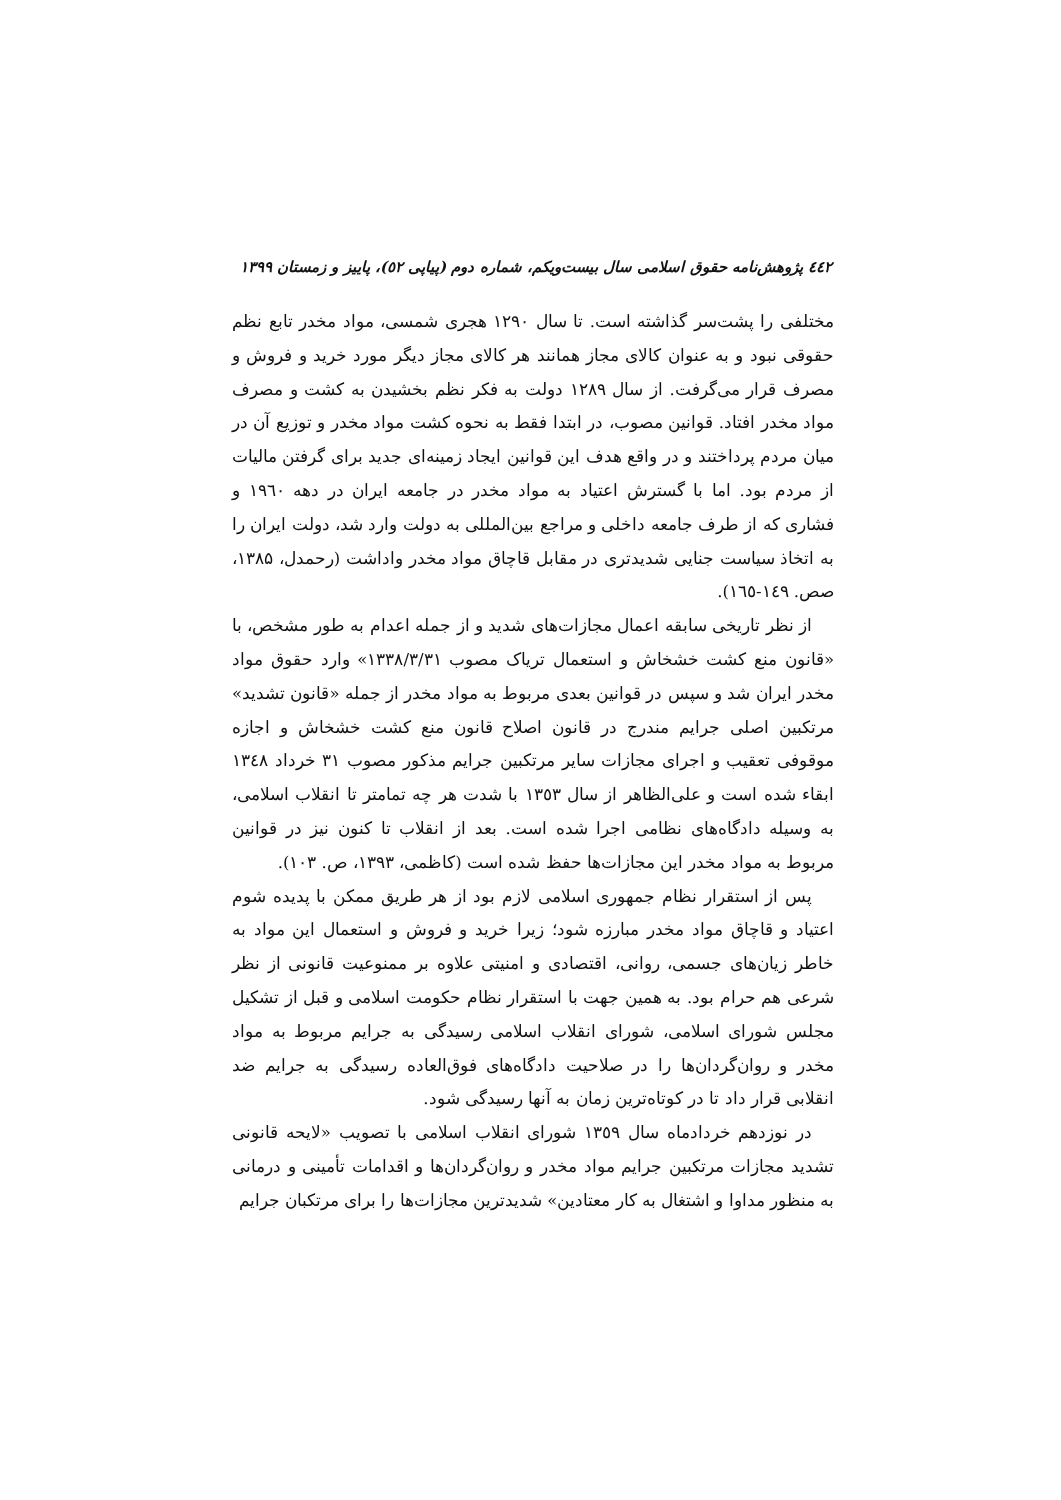٤٤٢ پژوهش‌نامه حقوق اسلامی سال بیست‌ویکم، شماره دوم (پیاپی ٥٢)، پاییز و زمستان ۱۳۹۹
مختلفی را پشت‌سر گذاشته است. تا سال ۱۲۹۰ هجری شمسی، مواد مخدر تابع نظم حقوقی نبود و به عنوان کالای مجاز همانند هر کالای مجاز دیگر مورد خرید و فروش و مصرف قرار می‌گرفت. از سال ۱۲۸۹ دولت به فکر نظم بخشیدن به کشت و مصرف مواد مخدر افتاد. قوانین مصوب، در ابتدا فقط به نحوه کشت مواد مخدر و توزیع آن در میان مردم پرداختند و در واقع هدف این قوانین ایجاد زمینه‌ای جدید برای گرفتن مالیات از مردم بود. اما با گسترش اعتیاد به مواد مخدر در جامعه ایران در دهه ۱۹٦۰ و فشاری که از طرف جامعه داخلی و مراجع بین‌المللی به دولت وارد شد، دولت ایران را به اتخاذ سیاست جنایی شدیدتری در مقابل قاچاق مواد مخدر واداشت (رحمدل، ۱۳۸۵، صص. ۱٤۹-۱٦٥).
از نظر تاریخی سابقه اعمال مجازات‌های شدید و از جمله اعدام به طور مشخص، با «قانون منع کشت خشخاش و استعمال تریاک مصوب ۱۳۳۸/۳/۳۱» وارد حقوق مواد مخدر ایران شد و سپس در قوانین بعدی مربوط به مواد مخدر از جمله «قانون تشدید» مرتکبین اصلی جرایم مندرج در قانون اصلاح قانون منع کشت خشخاش و اجازه موقوفی تعقیب و اجرای مجازات سایر مرتکبین جرایم مذکور مصوب ۳۱ خرداد ۱۳٤۸ ابقاء شده است و علی‌الظاهر از سال ۱۳٥۳ با شدت هر چه تمامتر تا انقلاب اسلامی، به وسیله دادگاه‌های نظامی اجرا شده است. بعد از انقلاب تا کنون نیز در قوانین مربوط به مواد مخدر این مجازات‌ها حفظ شده است (کاظمی، ۱۳۹۳، ص. ۱۰۳).
پس از استقرار نظام جمهوری اسلامی لازم بود از هر طریق ممکن با پدیده شوم اعتیاد و قاچاق مواد مخدر مبارزه شود؛ زیرا خرید و فروش و استعمال این مواد به خاطر زیان‌های جسمی، روانی، اقتصادی و امنیتی علاوه بر ممنوعیت قانونی از نظر شرعی هم حرام بود. به همین جهت با استقرار نظام حکومت اسلامی و قبل از تشکیل مجلس شورای اسلامی، شورای انقلاب اسلامی رسیدگی به جرایم مربوط به مواد مخدر و روان‌گردان‌ها را در صلاحیت دادگاه‌های فوق‌العاده رسیدگی به جرایم ضد انقلابی قرار داد تا در کوتاه‌ترین زمان به آنها رسیدگی شود.
در نوزدهم خردادماه سال ۱۳٥۹ شورای انقلاب اسلامی با تصویب «لایحه قانونی تشدید مجازات مرتکبین جرایم مواد مخدر و روان‌گردان‌ها و اقدامات تأمینی و درمانی به منظور مداوا و اشتغال به کار معتادین» شدیدترین مجازات‌ها را برای مرتکبان جرایم